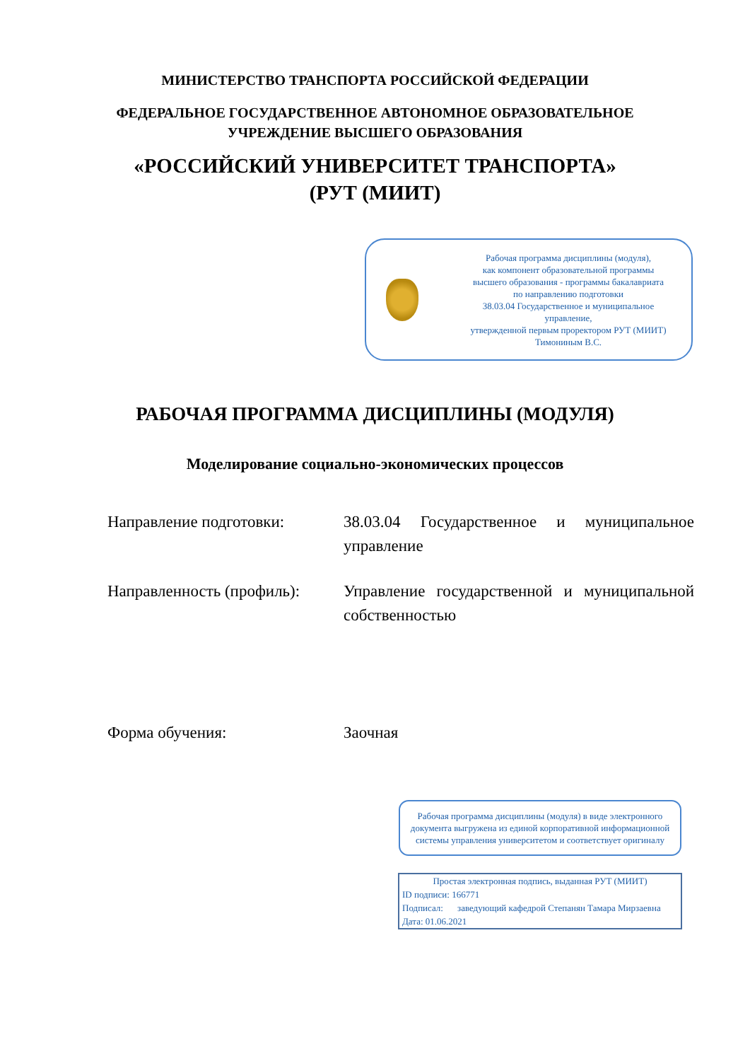МИНИСТЕРСТВО ТРАНСПОРТА РОССИЙСКОЙ ФЕДЕРАЦИИ
ФЕДЕРАЛЬНОЕ ГОСУДАРСТВЕННОЕ АВТОНОМНОЕ ОБРАЗОВАТЕЛЬНОЕ
УЧРЕЖДЕНИЕ ВЫСШЕГО ОБРАЗОВАНИЯ
«РОССИЙСКИЙ УНИВЕРСИТЕТ ТРАНСПОРТА»
(РУТ (МИИТ)
Рабочая программа дисциплины (модуля),
как компонент образовательной программы
высшего образования - программы бакалавриата
по направлению подготовки
38.03.04 Государственное и муниципальное
управление,
утвержденной первым проректором РУТ (МИИТ)
Тимониным В.С.
РАБОЧАЯ ПРОГРАММА ДИСЦИПЛИНЫ (МОДУЛЯ)
Моделирование социально-экономических процессов
Направление подготовки: 38.03.04 Государственное и муниципальное управление
Направленность (профиль):
Управление государственной и муниципальной собственностью
Форма обучения: Заочная
Рабочая программа дисциплины (модуля) в виде электронного документа выгружена из единой корпоративной информационной системы управления университетом и соответствует оригиналу
Простая электронная подпись, выданная РУТ (МИИТ)
ID подписи: 166771
Подписал: заведующий кафедрой Степанян Тамара Мирзаевна
Дата: 01.06.2021